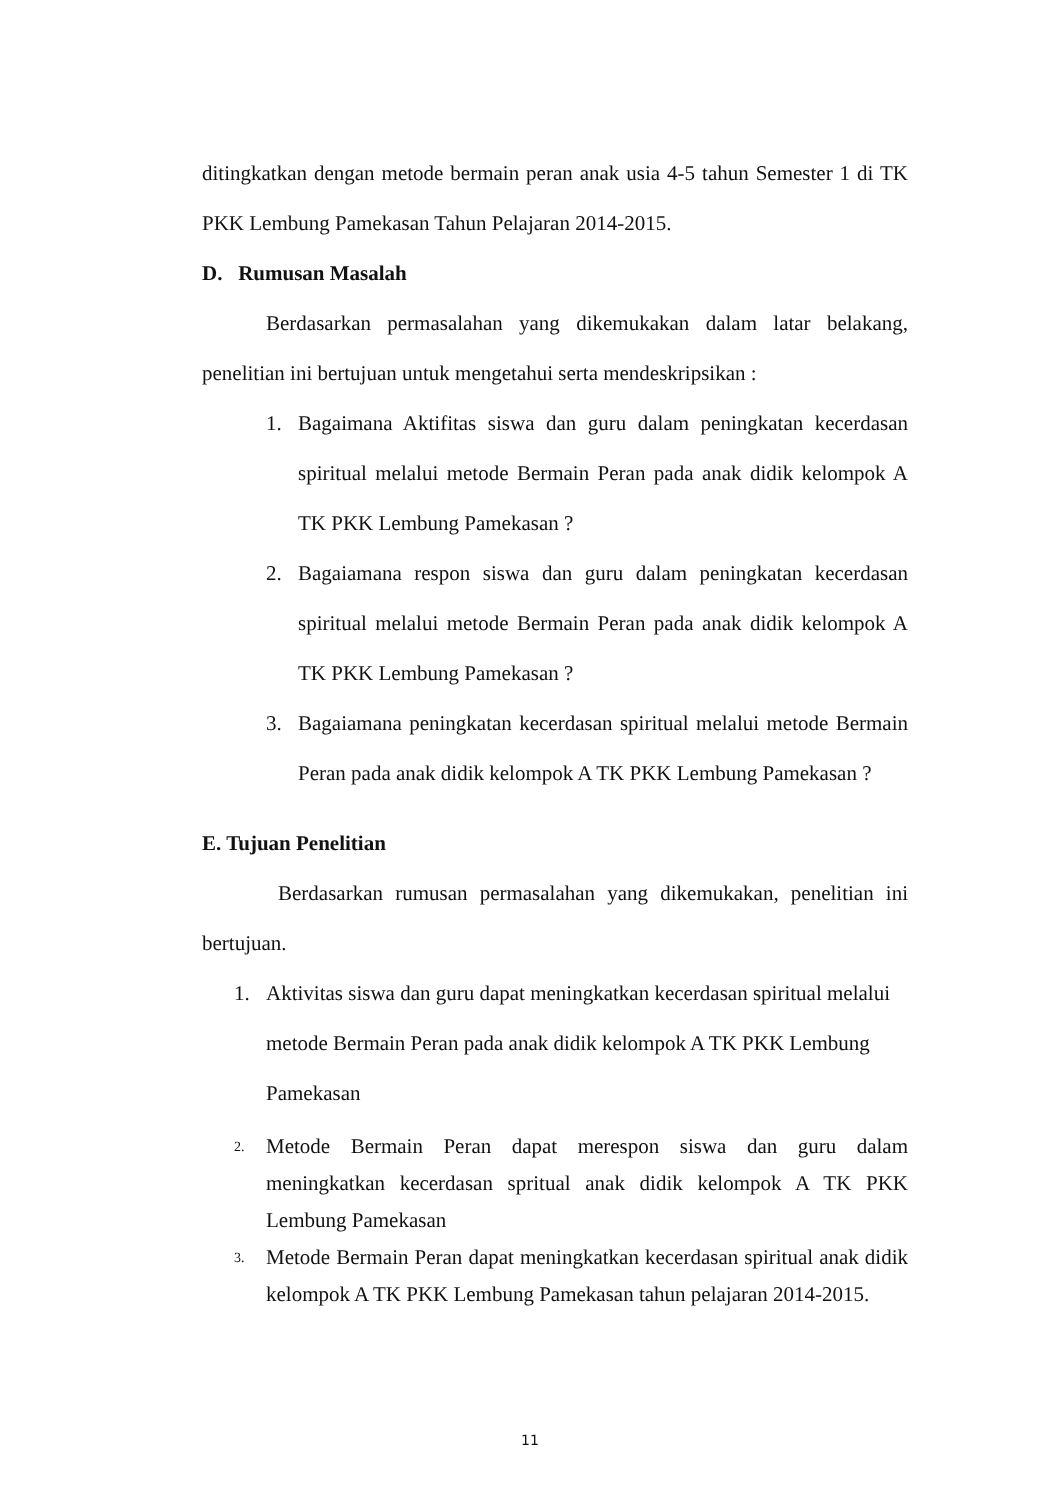ditingkatkan dengan metode bermain peran anak usia 4-5 tahun Semester 1 di TK PKK Lembung Pamekasan Tahun Pelajaran 2014-2015.
D. Rumusan Masalah
Berdasarkan permasalahan yang dikemukakan dalam latar belakang, penelitian ini bertujuan untuk mengetahui serta mendeskripsikan :
1. Bagaimana Aktifitas siswa dan guru dalam peningkatan kecerdasan spiritual melalui metode Bermain Peran pada anak didik kelompok A TK PKK Lembung Pamekasan ?
2. Bagaiamana respon siswa dan guru dalam peningkatan kecerdasan spiritual melalui metode Bermain Peran pada anak didik kelompok A TK PKK Lembung Pamekasan ?
3. Bagaiamana peningkatan kecerdasan spiritual melalui metode Bermain Peran pada anak didik kelompok A TK PKK Lembung Pamekasan ?
E. Tujuan Penelitian
Berdasarkan rumusan permasalahan yang dikemukakan, penelitian ini bertujuan.
1. Aktivitas siswa dan guru dapat meningkatkan kecerdasan spiritual melalui metode Bermain Peran pada anak didik kelompok A TK PKK Lembung Pamekasan
2. Metode Bermain Peran dapat merespon siswa dan guru dalam meningkatkan kecerdasan spritual anak didik kelompok A TK PKK Lembung Pamekasan
3. Metode Bermain Peran dapat meningkatkan kecerdasan spiritual anak didik kelompok A TK PKK Lembung Pamekasan tahun pelajaran 2014-2015.
11